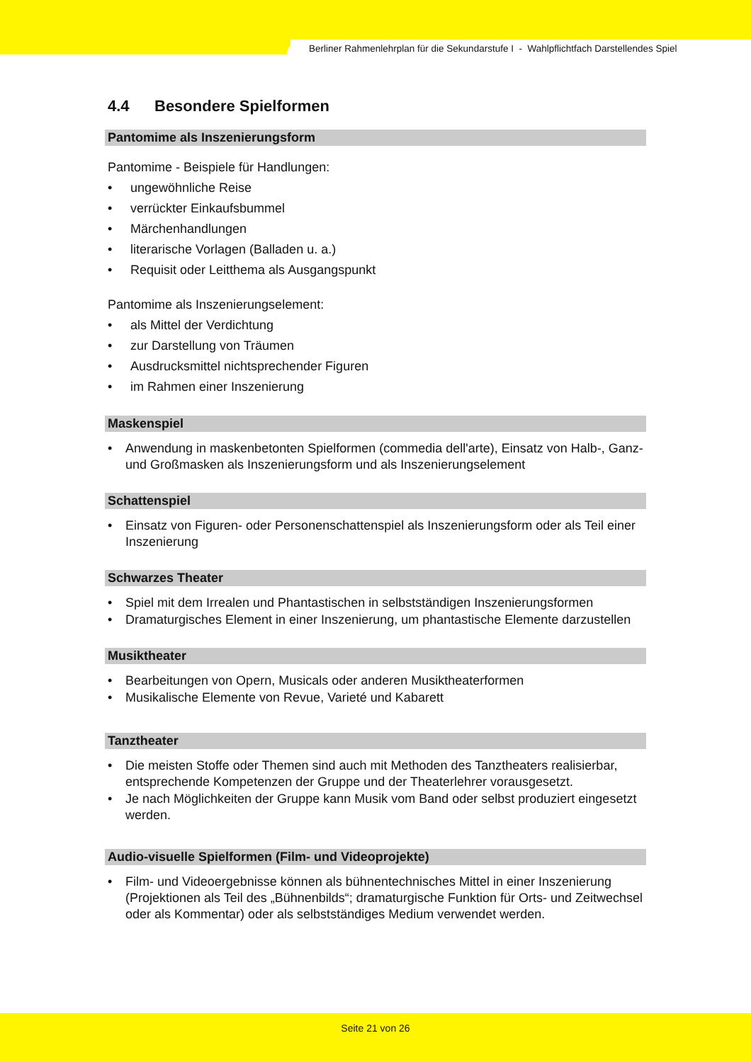Berliner Rahmenlehrplan für die Sekundarstufe I - Wahlpflichtfach Darstellendes Spiel
4.4 Besondere Spielformen
Pantomime als Inszenierungsform
Pantomime - Beispiele für Handlungen:
• ungewöhnliche Reise
• verrückter Einkaufsbummel
• Märchenhandlungen
• literarische Vorlagen (Balladen u. a.)
• Requisit oder Leitthema als Ausgangspunkt
Pantomime als Inszenierungselement:
• als Mittel der Verdichtung
• zur Darstellung von Träumen
• Ausdrucksmittel nichtsprechender Figuren
• im Rahmen einer Inszenierung
Maskenspiel
• Anwendung in maskenbetonten Spielformen (commedia dell'arte), Einsatz von Halb-, Ganz- und Großmasken als Inszenierungsform und als Inszenierungselement
Schattenspiel
• Einsatz von Figuren- oder Personenschattenspiel als Inszenierungsform oder als Teil einer Inszenierung
Schwarzes Theater
• Spiel mit dem Irrealen und Phantastischen in selbstständigen Inszenierungsformen
• Dramaturgisches Element in einer Inszenierung, um phantastische Elemente darzustellen
Musiktheater
• Bearbeitungen von Opern, Musicals oder anderen Musiktheaterformen
• Musikalische Elemente von Revue, Varieté und Kabarett
Tanztheater
• Die meisten Stoffe oder Themen sind auch mit Methoden des Tanztheaters realisierbar, entsprechende Kompetenzen der Gruppe und der Theaterlehrer vorausgesetzt.
• Je nach Möglichkeiten der Gruppe kann Musik vom Band oder selbst produziert eingesetzt werden.
Audio-visuelle Spielformen (Film- und Videoprojekte)
• Film- und Videoergebnisse können als bühnentechnisches Mittel in einer Inszenierung (Projektionen als Teil des „Bühnenbilds“; dramaturgische Funktion für Orts- und Zeitwechsel oder als Kommentar) oder als selbstständiges Medium verwendet werden.
Seite 21 von 26